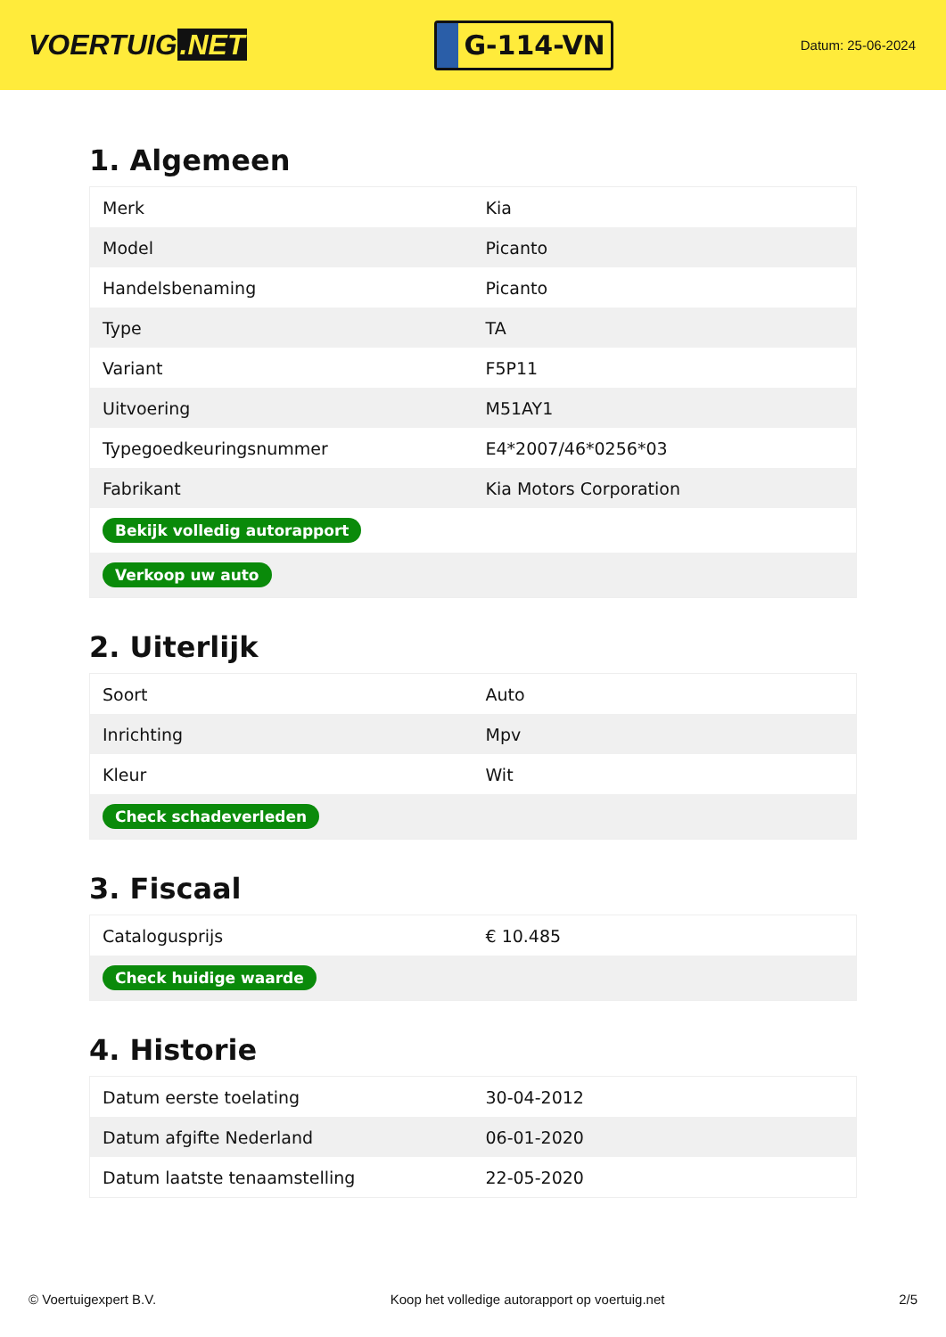VOERTUIG.NET
G-114-VN
Datum: 25-06-2024
1. Algemeen
| Merk | Kia |
| Model | Picanto |
| Handelsbenaming | Picanto |
| Type | TA |
| Variant | F5P11 |
| Uitvoering | M51AY1 |
| Typegoedkeuringsnummer | E4*2007/46*0256*03 |
| Fabrikant | Kia Motors Corporation |
| Bekijk volledig autorapport | |
| Verkoop uw auto | |
2. Uiterlijk
| Soort | Auto |
| Inrichting | Mpv |
| Kleur | Wit |
| Check schadeverleden | |
3. Fiscaal
| Catalogusprijs | € 10.485 |
| Check huidige waarde | |
4. Historie
| Datum eerste toelating | 30-04-2012 |
| Datum afgifte Nederland | 06-01-2020 |
| Datum laatste tenaamstelling | 22-05-2020 |
© Voertuigexpert B.V. Koop het volledige autorapport op voertuig.net 2/5